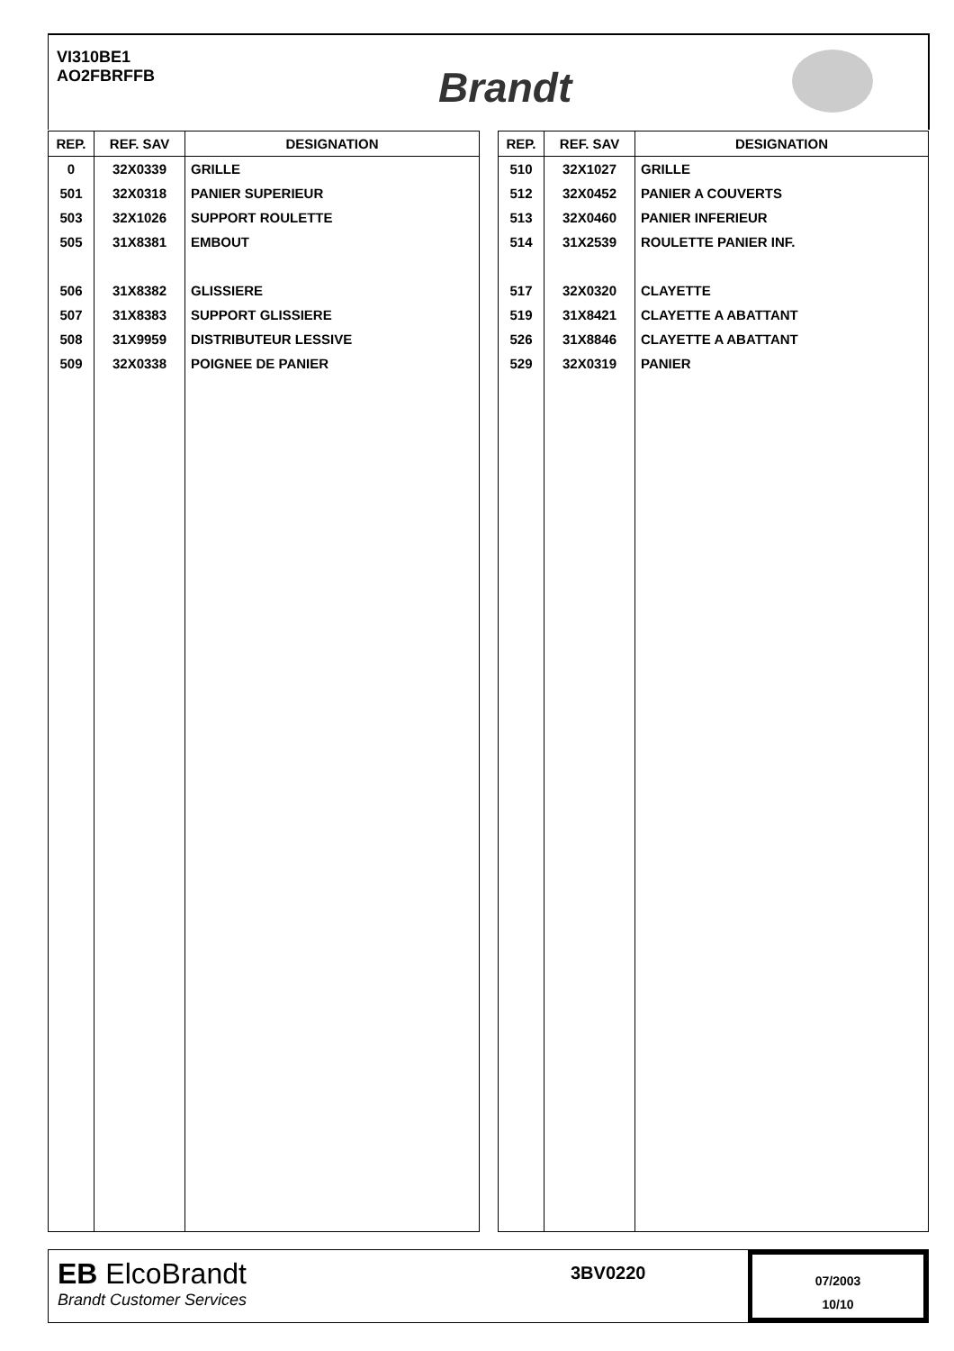VI310BE1
AO2FBRFFB
Brandt
| REP. | REF. SAV | DESIGNATION |
| --- | --- | --- |
| 0 | 32X0339 | GRILLE |
| 501 | 32X0318 | PANIER SUPERIEUR |
| 503 | 32X1026 | SUPPORT ROULETTE |
| 505 | 31X8381 | EMBOUT |
| 506 | 31X8382 | GLISSIERE |
| 507 | 31X8383 | SUPPORT GLISSIERE |
| 508 | 31X9959 | DISTRIBUTEUR LESSIVE |
| 509 | 32X0338 | POIGNEE DE PANIER |
| REP. | REF. SAV | DESIGNATION |
| --- | --- | --- |
| 510 | 32X1027 | GRILLE |
| 512 | 32X0452 | PANIER A COUVERTS |
| 513 | 32X0460 | PANIER INFERIEUR |
| 514 | 31X2539 | ROULETTE PANIER INF. |
| 517 | 32X0320 | CLAYETTE |
| 519 | 31X8421 | CLAYETTE A ABATTANT |
| 526 | 31X8846 | CLAYETTE A ABATTANT |
| 529 | 32X0319 | PANIER |
EB ElcoBrandt
Brandt Customer Services
3BV0220
07/2003
10/10